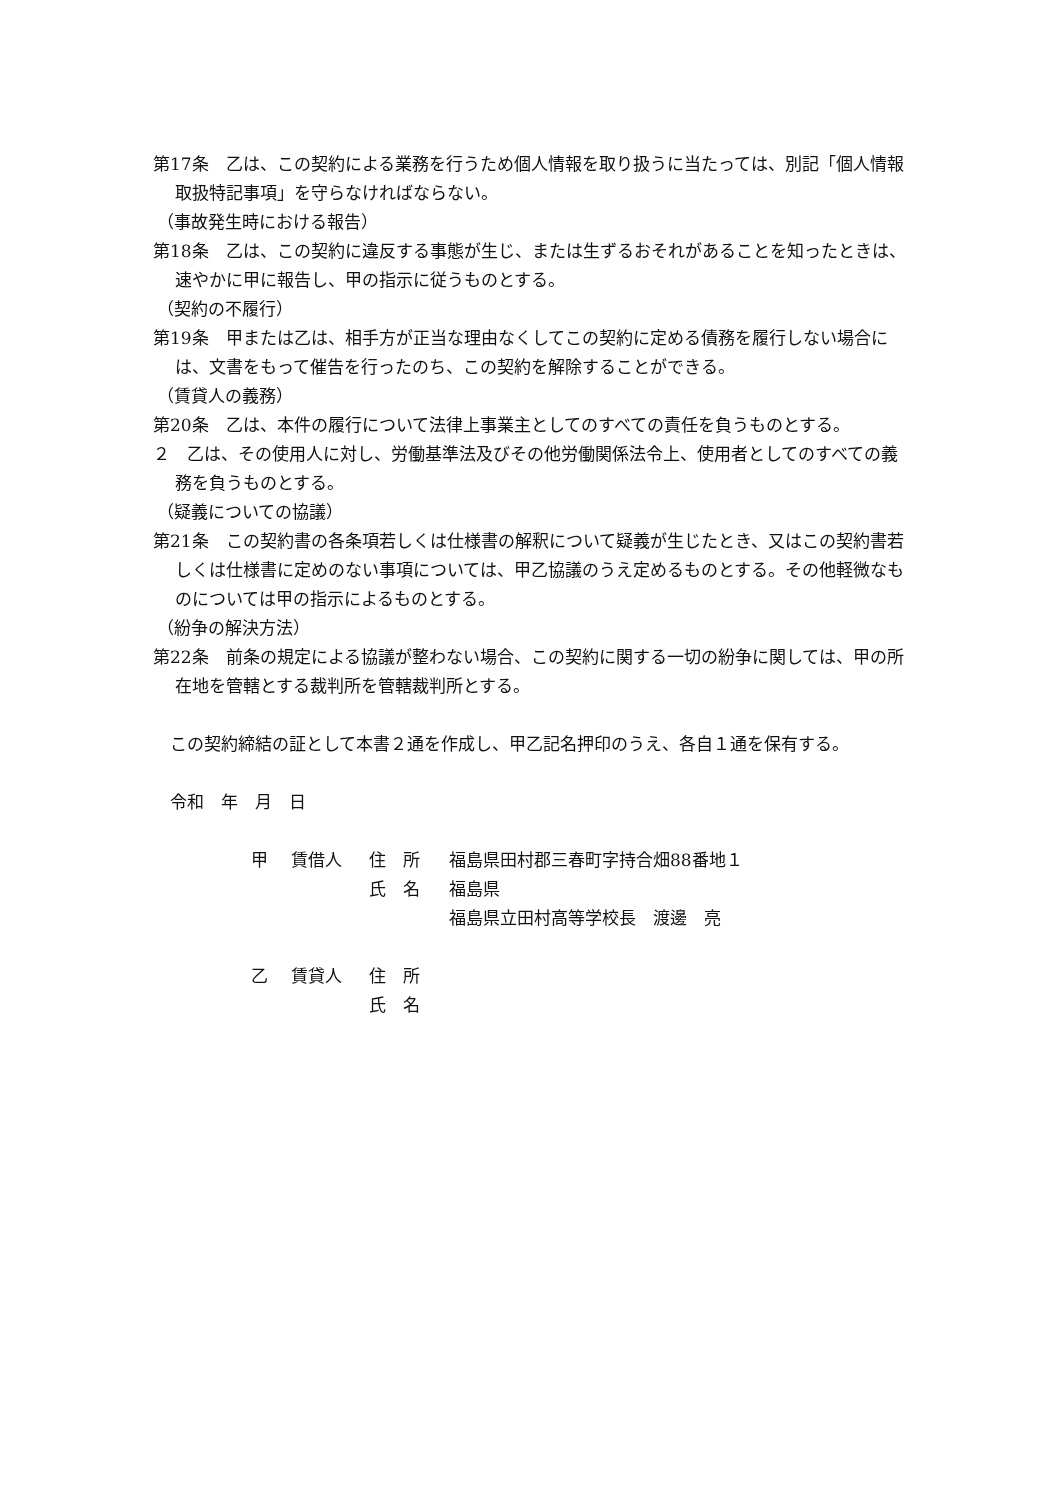第17条　乙は、この契約による業務を行うため個人情報を取り扱うに当たっては、別記「個人情報取扱特記事項」を守らなければならない。
（事故発生時における報告）
第18条　乙は、この契約に違反する事態が生じ、または生ずるおそれがあることを知ったときは、速やかに甲に報告し、甲の指示に従うものとする。
（契約の不履行）
第19条　甲または乙は、相手方が正当な理由なくしてこの契約に定める債務を履行しない場合には、文書をもって催告を行ったのち、この契約を解除することができる。
（賃貸人の義務）
第20条　乙は、本件の履行について法律上事業主としてのすべての責任を負うものとする。
２　乙は、その使用人に対し、労働基準法及びその他労働関係法令上、使用者としてのすべての義務を負うものとする。
（疑義についての協議）
第21条　この契約書の各条項若しくは仕様書の解釈について疑義が生じたとき、又はこの契約書若しくは仕様書に定めのない事項については、甲乙協議のうえ定めるものとする。その他軽微なものについては甲の指示によるものとする。
（紛争の解決方法）
第22条　前条の規定による協議が整わない場合、この契約に関する一切の紛争に関しては、甲の所在地を管轄とする裁判所を管轄裁判所とする。
　この契約締結の証として本書２通を作成し、甲乙記名押印のうえ、各自１通を保有する。
　令和　年　月　日
| 甲 | 賃借人 | 住 所 | 福島県田村郡三春町字持合畑88番地１ |
| | | 氏 名 | 福島県 |
| | | | 福島県立田村高等学校長 渡邊 亮 |
| 乙 | 賃貸人 | 住 所 | |
| | | 氏 名 | |